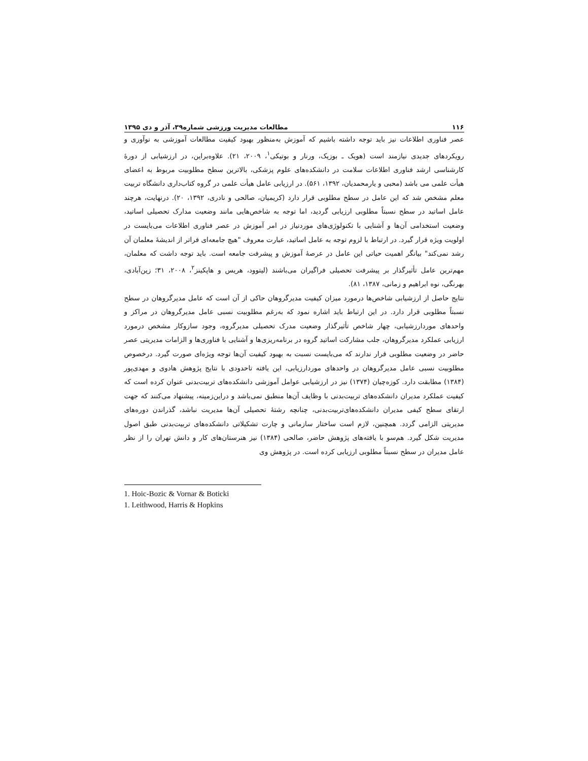۱۱۶ مطالعات مدیریت ورزشی شماره۳۹، آذر و دی ۱۳۹۵
عصر فناوری اطلاعات نیز باید توجه داشته باشیم که آموزش به‌منظور بهبود کیفیت مطالعات آموزشی به نوآوری و رویکردهای جدیدی نیازمند است (هویک ـ بوزیک، ورنار و بوتیکی<sup>۱</sup>، ۲۰۰۹، ۲۱). علاوه‌براین، در ارزشیابی از دورهٔ کارشناسی ارشد فناوری اطلاعات سلامت در دانشکده‌های علوم پزشکی، بالاترین سطح مطلوبیت مربوط به اعضای هیأت علمی می باشد (محبی و یارمحمدیان، ۱۳۹۲، ۵۶۱). در ارزیابی عامل هیأت علمی در گروه کتاب‌داری دانشگاه تربیت معلم مشخص شد که این عامل در سطح مطلوبی قرار دارد (کریمیان، صالحی و نادری، ۱۳۹۲، ۲۰). درنهایت، هرچند عامل اساتید در سطح نسبتاً مطلوبی ارزیابی گردید، اما توجه به شاخص‌هایی مانند وضعیت مدارک تحصیلی اساتید، وضعیت استخدامی آن‌ها و آشنایی با تکنولوژی‌های موردنیاز در امر آموزش در عصر فناوری اطلاعات می‌بایست در اولویت ویژه قرار گیرد. در ارتباط با لزوم توجه به عامل اساتید، عبارت معروف "هیچ جامعه‌ای فراتر از اندیشهٔ معلمان آن رشد نمی‌کند" بیانگر اهمیت حیاتی این عامل در عرصهٔ آموزش و پیشرفت جامعه است. باید توجه داشت که معلمان، مهم‌ترین عامل تأثیرگذار بر پیشرفت تحصیلی فراگیران می‌باشند (لیتوود، هریس و هاپکینز<sup>۲</sup>، ۲۰۰۸، ۳۱؛ زین‌آبادی، بهرنگی، نوه ابراهیم و زمانی، ۱۳۸۷، ۸۱).
نتایج حاصل از ارزشیابی شاخص‌ها درمورد میزان کیفیت مدیرگروهان حاکی از آن است که عامل مدیرگروهان در سطح نسبتاً مطلوبی قرار دارد. در این ارتباط باید اشاره نمود که به‌رغم مطلوبیت نسبی عامل مدیرگروهان در مراکز و واحدهای موردارزشیابی، چهار شاخص تأثیرگذار وضعیت مدرک تحصیلی مدیرگروه، وجود سازوکار مشخص درمورد ارزیابی عملکرد مدیرگروهان، جلب مشارکت اساتید گروه در برنامه‌ریزی‌ها و آشنایی با فناوری‌ها و الزامات مدیریتی عصر حاضر در وضعیت مطلوبی قرار ندارند که می‌بایست نسبت به بهبود کیفیت آن‌ها توجه ویژه‌ای صورت گیرد. درخصوص مطلوبیت نسبی عامل مدیرگروهان در واحدهای موردارزیابی، این یافته تاحدودی با نتایج پژوهش هادوی و مهدی‌پور (۱۳۸۴) مطابقت دارد. کوزه‌چیان (۱۳۷۴) نیز در ارزشیابی عوامل آموزشی دانشکده‌های تربیت‌بدنی عنوان کرده است که کیفیت عملکرد مدیران دانشکده‌های تربیت‌بدنی با وظایف آن‌ها منطبق نمی‌باشد و دراین‌زمینه، پیشنهاد می‌کنند که جهت ارتقای سطح کیفی مدیران دانشکده‌های‌تربیت‌بدنی، چنانچه رشتهٔ تحصیلی آن‌ها مدیریت نباشد، گذراندن دوره‌های مدیریتی الزامی گردد. همچنین، لازم است ساختار سازمانی و چارت تشکیلاتی دانشکده‌های تربیت‌بدنی طبق اصول مدیریت شکل گیرد. هم‌سو با یافته‌های پژوهش حاضر، صالحی (۱۳۸۴) نیز هنرستان‌های کار و دانش تهران را از نظر عامل مدیران در سطح نسبتاً مطلوبی ارزیابی کرده است. در پژوهش وی
1. Hoic-Bozic & Vornar & Boticki
1. Leithwood, Harris & Hopkins